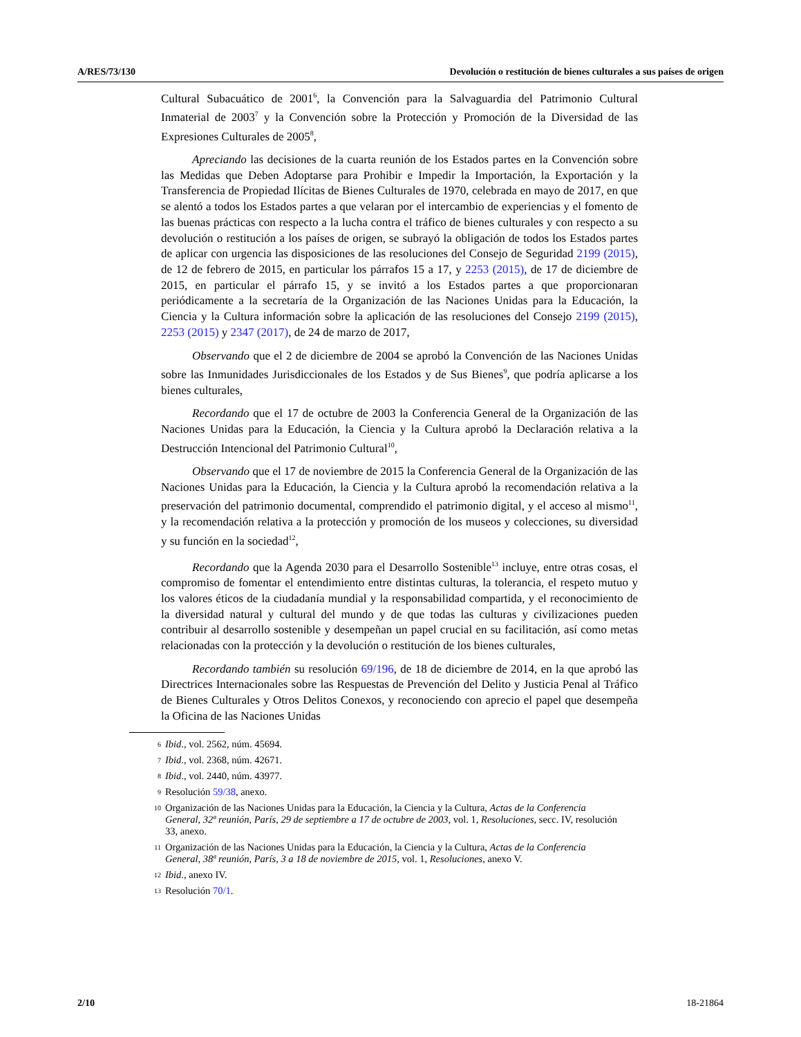A/RES/73/130 Devolución o restitución de bienes culturales a sus países de origen
Cultural Subacuático de 2001<sup>6</sup>, la Convención para la Salvaguardia del Patrimonio Cultural Inmaterial de 2003<sup>7</sup> y la Convención sobre la Protección y Promoción de la Diversidad de las Expresiones Culturales de 2005<sup>8</sup>,
Apreciando las decisiones de la cuarta reunión de los Estados partes en la Convención sobre las Medidas que Deben Adoptarse para Prohibir e Impedir la Importación, la Exportación y la Transferencia de Propiedad Ilícitas de Bienes Culturales de 1970, celebrada en mayo de 2017, en que se alentó a todos los Estados partes a que velaran por el intercambio de experiencias y el fomento de las buenas prácticas con respecto a la lucha contra el tráfico de bienes culturales y con respecto a su devolución o restitución a los países de origen, se subrayó la obligación de todos los Estados partes de aplicar con urgencia las disposiciones de las resoluciones del Consejo de Seguridad 2199 (2015), de 12 de febrero de 2015, en particular los párrafos 15 a 17, y 2253 (2015), de 17 de diciembre de 2015, en particular el párrafo 15, y se invitó a los Estados partes a que proporcionaran periódicamente a la secretaría de la Organización de las Naciones Unidas para la Educación, la Ciencia y la Cultura información sobre la aplicación de las resoluciones del Consejo 2199 (2015), 2253 (2015) y 2347 (2017), de 24 de marzo de 2017,
Observando que el 2 de diciembre de 2004 se aprobó la Convención de las Naciones Unidas sobre las Inmunidades Jurisdiccionales de los Estados y de Sus Bienes<sup>9</sup>, que podría aplicarse a los bienes culturales,
Recordando que el 17 de octubre de 2003 la Conferencia General de la Organización de las Naciones Unidas para la Educación, la Ciencia y la Cultura aprobó la Declaración relativa a la Destrucción Intencional del Patrimonio Cultural<sup>10</sup>,
Observando que el 17 de noviembre de 2015 la Conferencia General de la Organización de las Naciones Unidas para la Educación, la Ciencia y la Cultura aprobó la recomendación relativa a la preservación del patrimonio documental, comprendido el patrimonio digital, y el acceso al mismo<sup>11</sup>, y la recomendación relativa a la protección y promoción de los museos y colecciones, su diversidad y su función en la sociedad<sup>12</sup>,
Recordando que la Agenda 2030 para el Desarrollo Sostenible<sup>13</sup> incluye, entre otras cosas, el compromiso de fomentar el entendimiento entre distintas culturas, la tolerancia, el respeto mutuo y los valores éticos de la ciudadanía mundial y la responsabilidad compartida, y el reconocimiento de la diversidad natural y cultural del mundo y de que todas las culturas y civilizaciones pueden contribuir al desarrollo sostenible y desempeñan un papel crucial en su facilitación, así como metas relacionadas con la protección y la devolución o restitución de los bienes culturales,
Recordando también su resolución 69/196, de 18 de diciembre de 2014, en la que aprobó las Directrices Internacionales sobre las Respuestas de Prevención del Delito y Justicia Penal al Tráfico de Bienes Culturales y Otros Delitos Conexos, y reconociendo con aprecio el papel que desempeña la Oficina de las Naciones Unidas
6 Ibid., vol. 2562, núm. 45694.
7 Ibid., vol. 2368, núm. 42671.
8 Ibid., vol. 2440, núm. 43977.
9 Resolución 59/38, anexo.
10 Organización de las Naciones Unidas para la Educación, la Ciencia y la Cultura, Actas de la Conferencia General, 32ª reunión, París, 29 de septiembre a 17 de octubre de 2003, vol. 1, Resoluciones, secc. IV, resolución 33, anexo.
11 Organización de las Naciones Unidas para la Educación, la Ciencia y la Cultura, Actas de la Conferencia General, 38ª reunión, París, 3 a 18 de noviembre de 2015, vol. 1, Resoluciones, anexo V.
12 Ibid., anexo IV.
13 Resolución 70/1.
2/10 18-21864